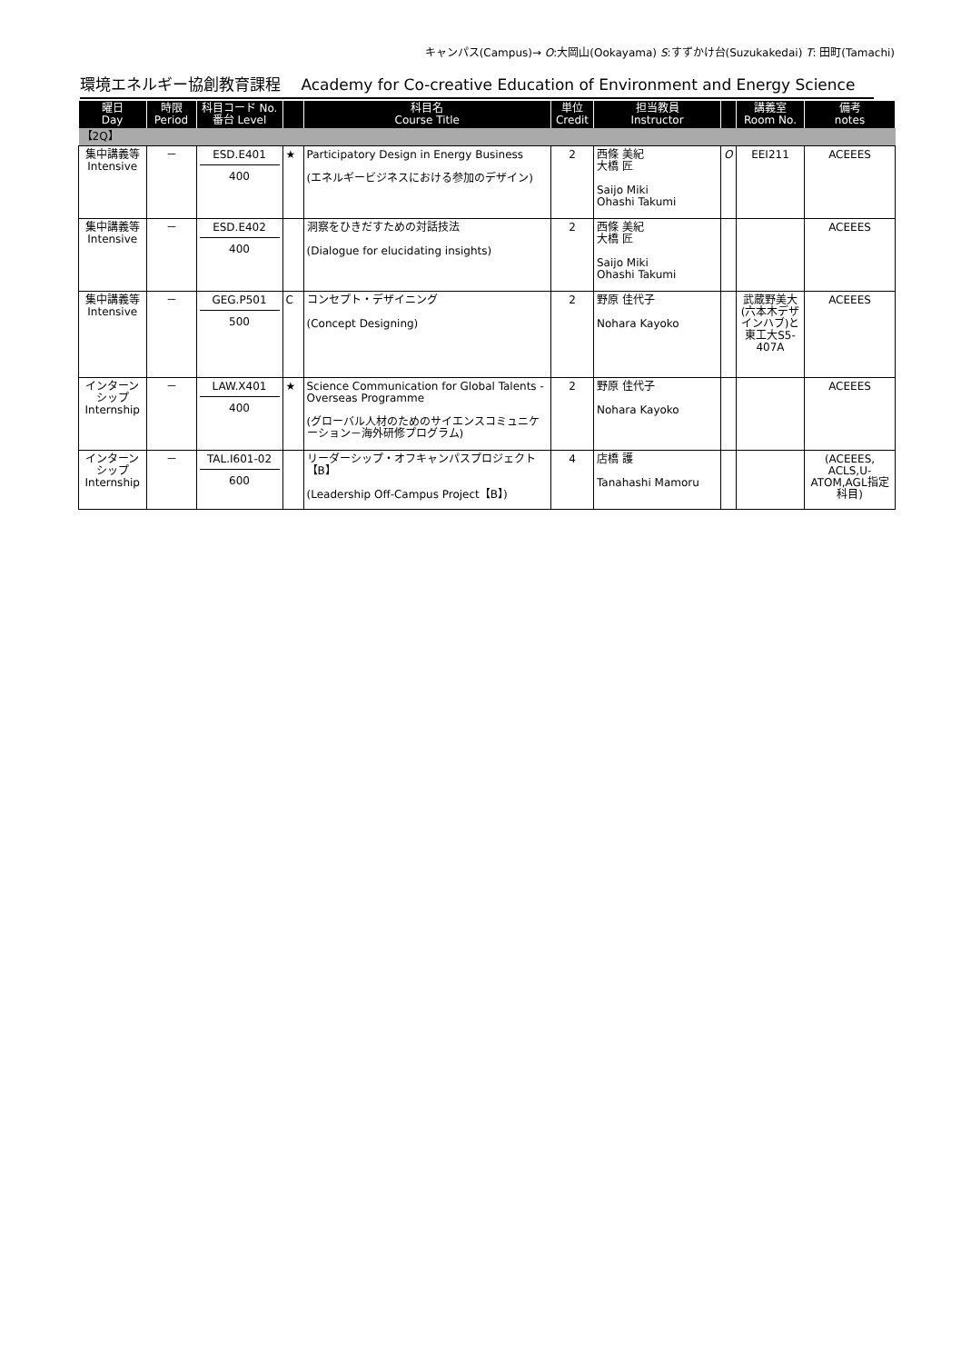キャンパス(Campus)→ O:大岡山(Ookayama) S:すずかけ台(Suzukakedai) T: 田町(Tamachi)
環境エネルギー協創教育課程　 Academy for Co-creative Education of Environment and Energy Science
| 曜日 Day | 時限 Period | 科目コード No. 番台 Level | | 科目名 Course Title | 単位 Credit | 担当教員 Instructor | | 講義室 Room No. | 備考 notes |
| --- | --- | --- | --- | --- | --- | --- | --- | --- | --- |
| 【2Q】 | | | | | | | | | |
| 集中講義等 Intensive | － | ESD.E401 400 | ★ | Participatory Design in Energy Business (エネルギービジネスにおける参加のデザイン) | 2 | 西條 美紀 大橋 匠 Saijo Miki Ohashi Takumi | O | EEI211 | ACEEES |
| 集中講義等 Intensive | － | ESD.E402 400 | | 洞察をひきだすための対話技法 (Dialogue for elucidating insights) | 2 | 西條 美紀 大橋 匠 Saijo Miki Ohashi Takumi | | | ACEEES |
| 集中講義等 Intensive | － | GEG.P501 500 | C | コンセプト・デザイニング (Concept Designing) | 2 | 野原 佳代子 Nohara Kayoko | | 武蔵野美大(六本木デザインハブ)と東工大S5-407A | ACEEES |
| インターンシップ Internship | － | LAW.X401 400 | ★ | Science Communication for Global Talents - Overseas Programme (グローバル人材のためのサイエンスコミュニケーション－海外研修プログラム) | 2 | 野原 佳代子 Nohara Kayoko | | | ACEEES |
| インターンシップ Internship | － | TAL.I601-02 600 | | リーダーシップ・オフキャンパスプロジェクト【B】 (Leadership Off-Campus Project【B】) | 4 | 店橋 護 Tanahashi Mamoru | | | (ACEEES, ACLS,U-ATOM,AGL指定科目) |